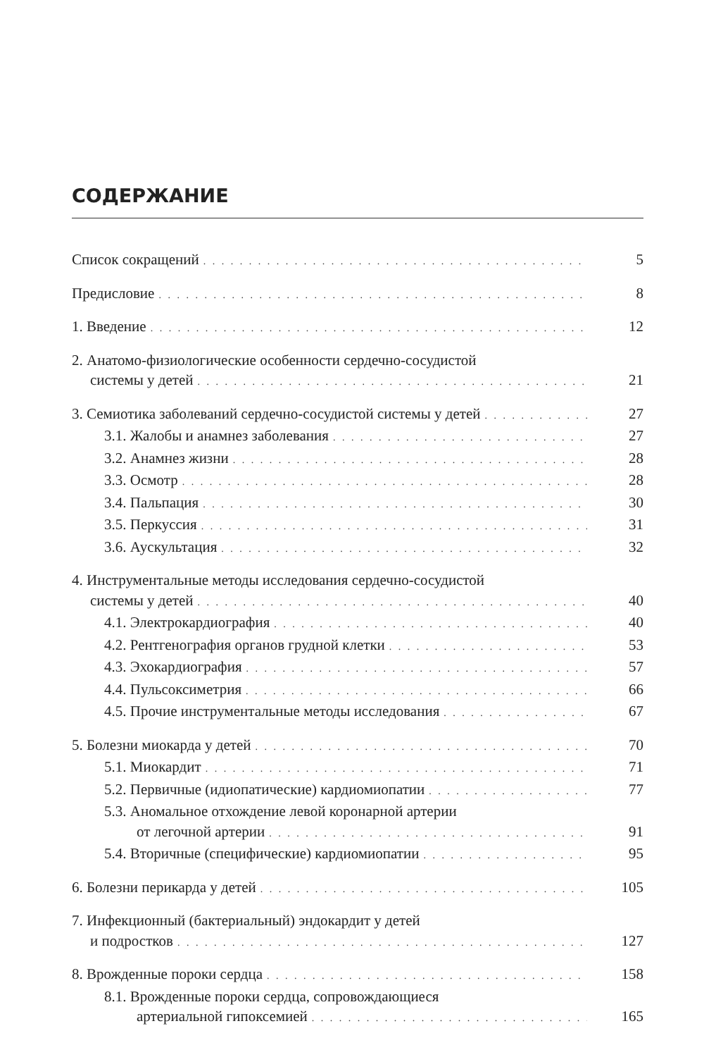СОДЕРЖАНИЕ
Список сокращений 5
Предисловие 8
1. Введение 12
2. Анатомо-физиологические особенности сердечно-сосудистой
системы у детей 21
3. Семиотика заболеваний сердечно-сосудистой системы у детей 27
3.1. Жалобы и анамнез заболевания 27
3.2. Анамнез жизни 28
3.3. Осмотр 28
3.4. Пальпация 30
3.5. Перкуссия 31
3.6. Аускультация 32
4. Инструментальные методы исследования сердечно-сосудистой
системы у детей 40
4.1. Электрокардиография 40
4.2. Рентгенография органов грудной клетки 53
4.3. Эхокардиография 57
4.4. Пульсоксиметрия 66
4.5. Прочие инструментальные методы исследования 67
5. Болезни миокарда у детей 70
5.1. Миокардит 71
5.2. Первичные (идиопатические) кардиомиопатии 77
5.3. Аномальное отхождение левой коронарной артерии
от легочной артерии 91
5.4. Вторичные (специфические) кардиомиопатии 95
6. Болезни перикарда у детей 105
7. Инфекционный (бактериальный) эндокардит у детей
и подростков 127
8. Врожденные пороки сердца 158
8.1. Врожденные пороки сердца, сопровождающиеся
артериальной гипоксемией 165